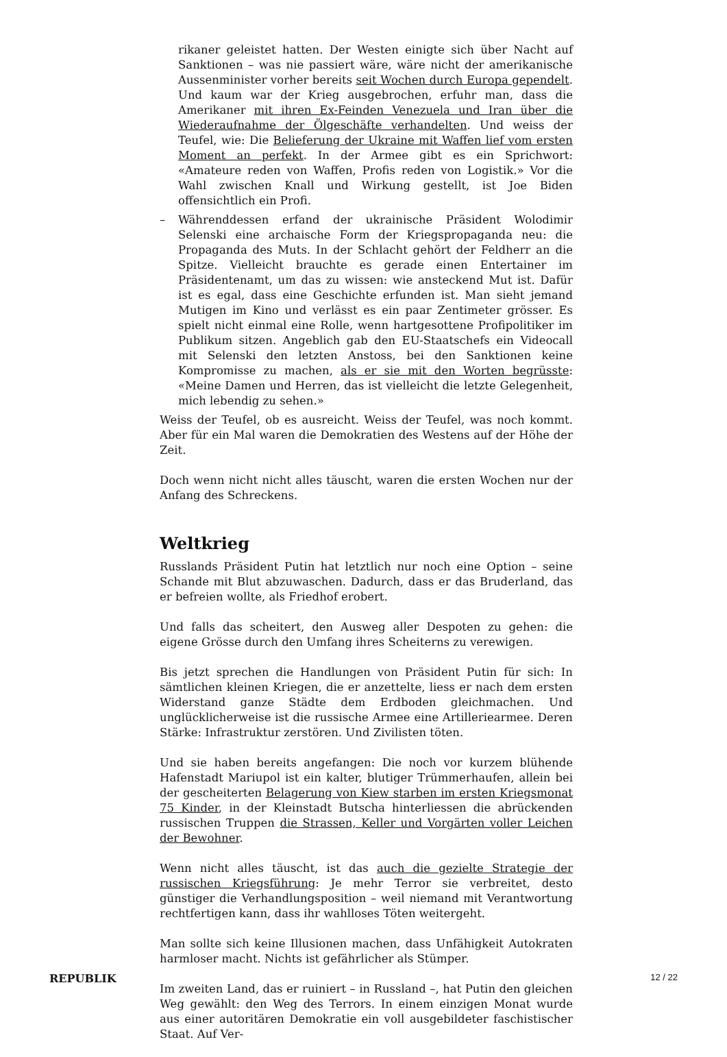rikaner geleistet hatten. Der Westen einigte sich über Nacht auf Sanktionen – was nie passiert wäre, wäre nicht der amerikanische Aussenminister vorher bereits seit Wochen durch Europa gependelt. Und kaum war der Krieg ausgebrochen, erfuhr man, dass die Amerikaner mit ihren Ex-Feinden Venezuela und Iran über die Wiederaufnahme der Ölgeschäfte verhandelten. Und weiss der Teufel, wie: Die Belieferung der Ukraine mit Waffen lief vom ersten Moment an perfekt. In der Armee gibt es ein Sprichwort: «Amateure reden von Waffen, Profis reden von Logistik.» Vor die Wahl zwischen Knall und Wirkung gestellt, ist Joe Biden offensichtlich ein Profi.
– Währenddessen erfand der ukrainische Präsident Wolodimir Selenski eine archaische Form der Kriegspropaganda neu: die Propaganda des Muts. In der Schlacht gehört der Feldherr an die Spitze. Vielleicht brauchte es gerade einen Entertainer im Präsidentenamt, um das zu wissen: wie ansteckend Mut ist. Dafür ist es egal, dass eine Geschichte erfunden ist. Man sieht jemand Mutigen im Kino und verlässt es ein paar Zentimeter grösser. Es spielt nicht einmal eine Rolle, wenn hartgesottene Profipolitiker im Publikum sitzen. Angeblich gab den EU-Staatschefs ein Videocall mit Selenski den letzten Anstoss, bei den Sanktionen keine Kompromisse zu machen, als er sie mit den Worten begrüsste: «Meine Damen und Herren, das ist vielleicht die letzte Gelegenheit, mich lebendig zu sehen.»
Weiss der Teufel, ob es ausreicht. Weiss der Teufel, was noch kommt. Aber für ein Mal waren die Demokratien des Westens auf der Höhe der Zeit.
Doch wenn nicht nicht alles täuscht, waren die ersten Wochen nur der Anfang des Schreckens.
Weltkrieg
Russlands Präsident Putin hat letztlich nur noch eine Option – seine Schande mit Blut abzuwaschen. Dadurch, dass er das Bruderland, das er befreien wollte, als Friedhof erobert.
Und falls das scheitert, den Ausweg aller Despoten zu gehen: die eigene Grösse durch den Umfang ihres Scheiterns zu verewigen.
Bis jetzt sprechen die Handlungen von Präsident Putin für sich: In sämtlichen kleinen Kriegen, die er anzettelte, liess er nach dem ersten Widerstand ganze Städte dem Erdboden gleichmachen. Und unglücklicherweise ist die russische Armee eine Artilleriearmee. Deren Stärke: Infrastruktur zerstören. Und Zivilisten töten.
Und sie haben bereits angefangen: Die noch vor kurzem blühende Hafenstadt Mariupol ist ein kalter, blutiger Trümmerhaufen, allein bei der gescheiterten Belagerung von Kiew starben im ersten Kriegsmonat 75 Kinder, in der Kleinstadt Butscha hinterliessen die abrückenden russischen Truppen die Strassen, Keller und Vorgärten voller Leichen der Bewohner.
Wenn nicht alles täuscht, ist das auch die gezielte Strategie der russischen Kriegsführung: Je mehr Terror sie verbreitet, desto günstiger die Verhandlungsposition – weil niemand mit Verantwortung rechtfertigen kann, dass ihr wahlloses Töten weitergeht.
Man sollte sich keine Illusionen machen, dass Unfähigkeit Autokraten harmloser macht. Nichts ist gefährlicher als Stümper.
Im zweiten Land, das er ruiniert – in Russland –, hat Putin den gleichen Weg gewählt: den Weg des Terrors. In einem einzigen Monat wurde aus einer autoritären Demokratie ein voll ausgebildeter faschistischer Staat. Auf Ver-
REPUBLIK 12 / 22